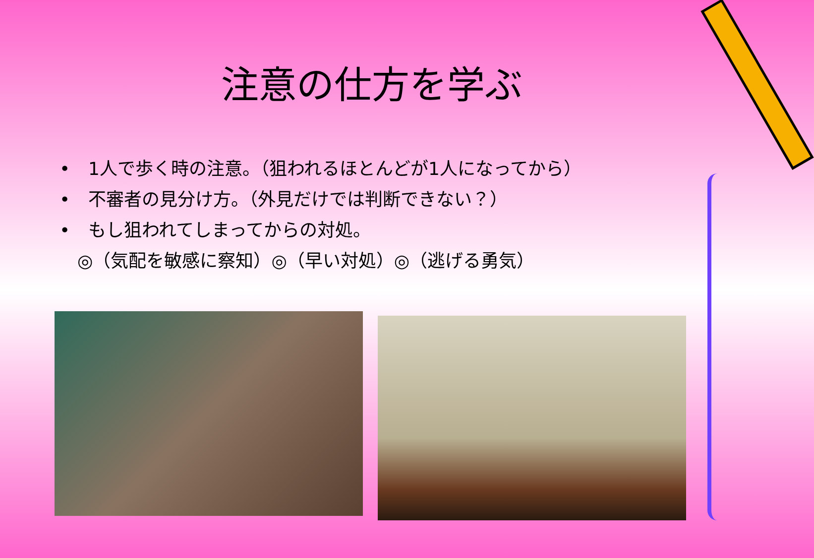注意の仕方を学ぶ
• 1人で歩く時の注意。（狙われるほとんどが1人になってから）
• 不審者の見分け方。（外見だけでは判断できない？）
• もし狙われてしまってからの対処。
◎（気配を敏感に察知）◎（早い対処）◎（逃げる勇気）